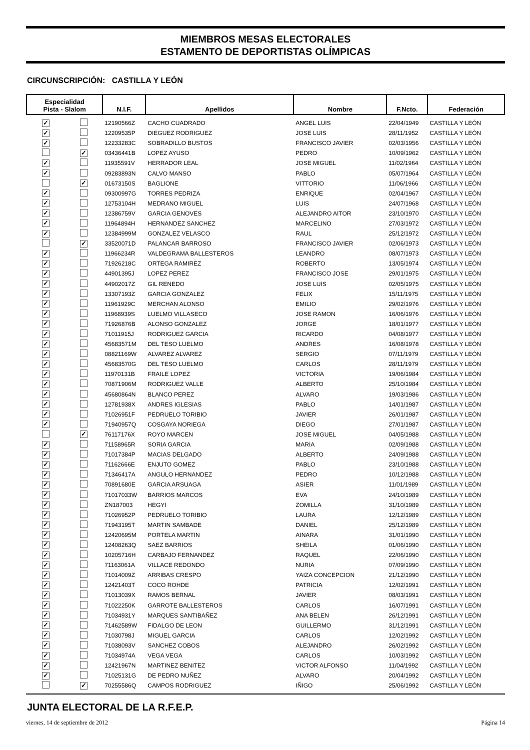MIEMBROS MESAS ELECTORALES
ESTAMENTO DE DEPORTISTAS OLÍMPICAS
CIRCUNSCRIPCIÓN: CASTILLA Y LEÓN
| Especialidad Pista - Slalom | | N.I.F. | Apellidos | Nombre | F.Ncto. | Federación |
| --- | --- | --- | --- | --- | --- | --- |
| ✓ | | 12190566Z | CACHO CUADRADO | ANGEL LUIS | 22/04/1949 | CASTILLA Y LEÓN |
| ✓ | | 12209535P | DIEGUEZ RODRIGUEZ | JOSE LUIS | 28/11/1952 | CASTILLA Y LEÓN |
| ✓ | | 12233283C | SOBRADILLO BUSTOS | FRANCISCO JAVIER | 02/03/1956 | CASTILLA Y LEÓN |
| | ✓ | 03436441B | LOPEZ AYUSO | PEDRO | 10/09/1962 | CASTILLA Y LEÓN |
| ✓ | | 11935591V | HERRADOR LEAL | JOSE MIGUEL | 11/02/1964 | CASTILLA Y LEÓN |
| ✓ | | 09283893N | CALVO MANSO | PABLO | 05/07/1964 | CASTILLA Y LEÓN |
| | ✓ | 01673150S | BAGLIONE | VITTORIO | 11/06/1966 | CASTILLA Y LEÓN |
| ✓ | | 09300997G | TORRES PEDRIZA | ENRIQUE | 02/04/1967 | CASTILLA Y LEÓN |
| ✓ | | 12753104H | MEDRANO MIGUEL | LUIS | 24/07/1968 | CASTILLA Y LEÓN |
| ✓ | | 12386759V | GARCIA GENOVES | ALEJANDRO AITOR | 23/10/1970 | CASTILLA Y LEÓN |
| ✓ | | 11964894H | HERNANDEZ SANCHEZ | MARCELINO | 27/03/1972 | CASTILLA Y LEÓN |
| ✓ | | 12384999M | GONZALEZ VELASCO | RAUL | 25/12/1972 | CASTILLA Y LEÓN |
| | ✓ | 33520071D | PALANCAR BARROSO | FRANCISCO JAVIER | 02/06/1973 | CASTILLA Y LEÓN |
| ✓ | | 11966234R | VALDEGRAMA BALLESTEROS | LEANDRO | 08/07/1973 | CASTILLA Y LEÓN |
| ✓ | | 71926218C | ORTEGA RAMIREZ | ROBERTO | 13/05/1974 | CASTILLA Y LEÓN |
| ✓ | | 44901395J | LOPEZ PEREZ | FRANCISCO JOSE | 29/01/1975 | CASTILLA Y LEÓN |
| ✓ | | 44902017Z | GIL RENEDO | JOSE LUIS | 02/05/1975 | CASTILLA Y LEÓN |
| ✓ | | 13307193Z | GARCIA GONZALEZ | FELIX | 15/11/1975 | CASTILLA Y LEÓN |
| ✓ | | 11961929C | MERCHAN ALONSO | EMILIO | 29/02/1976 | CASTILLA Y LEÓN |
| ✓ | | 11968939S | LUELMO VILLASECO | JOSE RAMON | 16/06/1976 | CASTILLA Y LEÓN |
| ✓ | | 71926876B | ALONSO GONZALEZ | JORGE | 18/01/1977 | CASTILLA Y LEÓN |
| ✓ | | 71011915J | RODRIGUEZ GARCIA | RICARDO | 04/08/1977 | CASTILLA Y LEÓN |
| ✓ | | 45683571M | DEL TESO LUELMO | ANDRES | 16/08/1978 | CASTILLA Y LEÓN |
| ✓ | | 08821169W | ALVAREZ ALVAREZ | SERGIO | 07/11/1979 | CASTILLA Y LEÓN |
| ✓ | | 45683570G | DEL TESO LUELMO | CARLOS | 28/11/1979 | CASTILLA Y LEÓN |
| ✓ | | 11970131B | FRAILE LOPEZ | VICTORIA | 19/06/1984 | CASTILLA Y LEÓN |
| ✓ | | 70871906M | RODRIGUEZ VALLE | ALBERTO | 25/10/1984 | CASTILLA Y LEÓN |
| ✓ | | 45680864N | BLANCO PEREZ | ALVARO | 19/03/1986 | CASTILLA Y LEÓN |
| ✓ | | 12781938X | ANDRES IGLESIAS | PABLO | 14/01/1987 | CASTILLA Y LEÓN |
| ✓ | | 71026951F | PEDRUELO TORIBIO | JAVIER | 26/01/1987 | CASTILLA Y LEÓN |
| ✓ | | 71940957Q | COSGAYA NORIEGA | DIEGO | 27/01/1987 | CASTILLA Y LEÓN |
| | ✓ | 76117176X | ROYO MARCEN | JOSE MIGUEL | 04/05/1988 | CASTILLA Y LEÓN |
| ✓ | | 71158965R | SORIA GARCIA | MARIA | 02/09/1988 | CASTILLA Y LEÓN |
| ✓ | | 71017384P | MACIAS DELGADO | ALBERTO | 24/09/1988 | CASTILLA Y LEÓN |
| ✓ | | 71162666E | ENJUTO GOMEZ | PABLO | 23/10/1988 | CASTILLA Y LEÓN |
| ✓ | | 71346417A | ANGULO HERNANDEZ | PEDRO | 10/12/1988 | CASTILLA Y LEÓN |
| ✓ | | 70891680E | GARCIA ARSUAGA | ASIER | 11/01/1989 | CASTILLA Y LEÓN |
| ✓ | | 71017033W | BARRIOS MARCOS | EVA | 24/10/1989 | CASTILLA Y LEÓN |
| ✓ | | ZN187003 | HEGYI | ZOMILLA | 31/10/1989 | CASTILLA Y LEÓN |
| ✓ | | 71026952P | PEDRUELO TORIBIO | LAURA | 12/12/1989 | CASTILLA Y LEÓN |
| ✓ | | 71943195T | MARTIN SAMBADE | DANIEL | 25/12/1989 | CASTILLA Y LEÓN |
| ✓ | | 12420695M | PORTELA MARTIN | AINARA | 31/01/1990 | CASTILLA Y LEÓN |
| ✓ | | 12408263Q | SAEZ BARRIOS | SHEILA | 01/06/1990 | CASTILLA Y LEÓN |
| ✓ | | 10205716H | CARBAJO FERNANDEZ | RAQUEL | 22/06/1990 | CASTILLA Y LEÓN |
| ✓ | | 71163061A | VILLACE REDONDO | NURIA | 07/09/1990 | CASTILLA Y LEÓN |
| ✓ | | 71014009Z | ARRIBAS CRESPO | YAIZA CONCEPCION | 21/12/1990 | CASTILLA Y LEÓN |
| ✓ | | 12421403T | COCO ROHDE | PATRICIA | 12/02/1991 | CASTILLA Y LEÓN |
| ✓ | | 71013039X | RAMOS BERNAL | JAVIER | 08/03/1991 | CASTILLA Y LEÓN |
| ✓ | | 71022250K | GARROTE BALLESTEROS | CARLOS | 16/07/1991 | CASTILLA Y LEÓN |
| ✓ | | 71034931Y | MARQUES SANTIBAÑEZ | ANA BELEN | 26/12/1991 | CASTILLA Y LEÓN |
| ✓ | | 71462589W | FIDALGO DE LEON | GUILLERMO | 31/12/1991 | CASTILLA Y LEÓN |
| ✓ | | 71030798J | MIGUEL GARCIA | CARLOS | 12/02/1992 | CASTILLA Y LEÓN |
| ✓ | | 71038093V | SANCHEZ COBOS | ALEJANDRO | 26/02/1992 | CASTILLA Y LEÓN |
| ✓ | | 71034974A | VEGA VEGA | CARLOS | 10/03/1992 | CASTILLA Y LEÓN |
| ✓ | | 12421967N | MARTINEZ BENITEZ | VICTOR ALFONSO | 11/04/1992 | CASTILLA Y LEÓN |
| ✓ | | 71025131G | DE PEDRO NUÑEZ | ALVARO | 20/04/1992 | CASTILLA Y LEÓN |
| | ✓ | 70255586Q | CAMPOS RODRIGUEZ | IÑIGO | 25/06/1992 | CASTILLA Y LEÓN |
JUNTA ELECTORAL DE LA R.F.E.P.
viernes, 14 de septiembre de 2012 Página 14